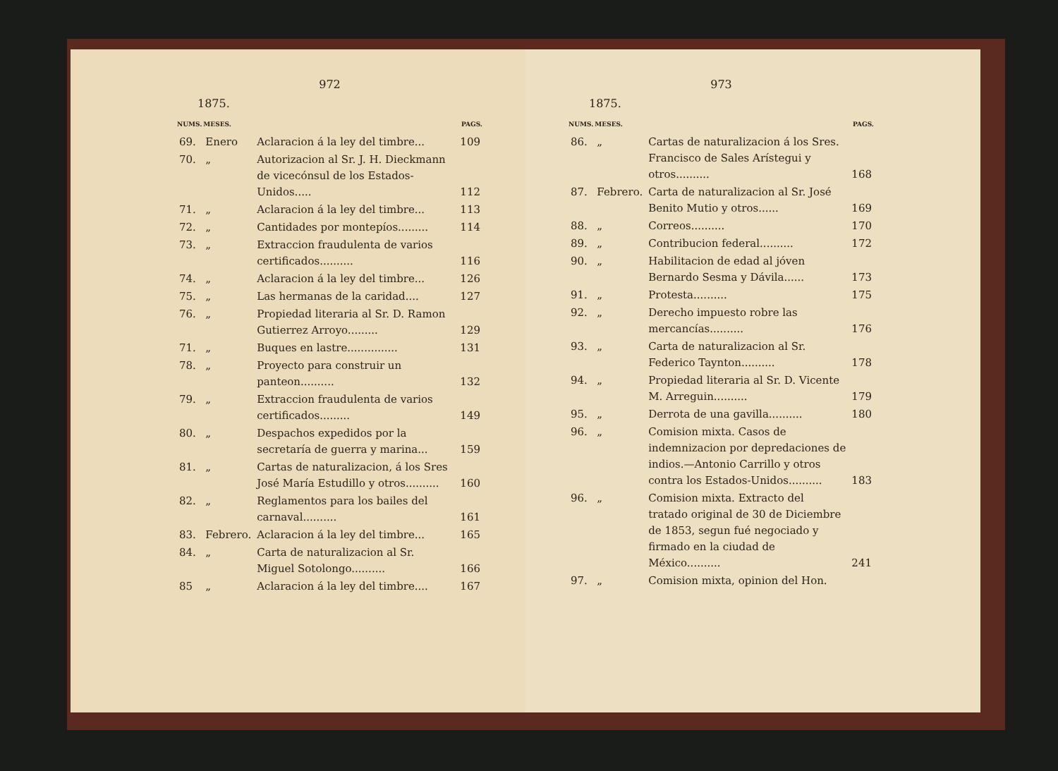972
1875.
| NUMS. | MESES. | | PAGS. |
| --- | --- | --- | --- |
| 69. | Enero | Aclaracion á la ley del timbre... | 109 |
| 70. | „ | Autorizacion al Sr. J. H. Dieckmann de vicecónsul de los Estados-Unidos..... | 112 |
| 71. | „ | Aclaracion á la ley del timbre... | 113 |
| 72. | „ | Cantidades por montepíos......... | 114 |
| 73. | „ | Extraccion fraudulenta de varios certificados.......... | 116 |
| 74. | „ | Aclaracion á la ley del timbre... | 126 |
| 75. | „ | Las hermanas de la caridad.... | 127 |
| 76. | „ | Propiedad literaria al Sr. D. Ramon Gutierrez Arroyo......... | 129 |
| 71. | „ | Buques en lastre............... | 131 |
| 78. | „ | Proyecto para construir un panteon.......... | 132 |
| 79. | „ | Extraccion fraudulenta de varios certificados......... | 149 |
| 80. | „ | Despachos expedidos por la secretaría de guerra y marina... | 159 |
| 81. | „ | Cartas de naturalizacion, á los Sres José María Estudillo y otros.......... | 160 |
| 82. | „ | Reglamentos para los bailes del carnaval.......... | 161 |
| 83. | Febrero. | Aclaracion á la ley del timbre... | 165 |
| 84. | „ | Carta de naturalizacion al Sr. Miguel Sotolongo.......... | 166 |
| 85 | „ | Aclaracion á la ley del timbre.... | 167 |
973
1875.
| NUMS. | MESES. | | PAGS. |
| --- | --- | --- | --- |
| 86. | „ | Cartas de naturalizacion á los Sres. Francisco de Sales Arístegui y otros.......... | 168 |
| 87. | Febrero. | Carta de naturalizacion al Sr. José Benito Mutio y otros...... | 169 |
| 88. | „ | Correos.......... | 170 |
| 89. | „ | Contribucion federal.......... | 172 |
| 90. | „ | Habilitacion de edad al jóven Bernardo Sesma y Dávila...... | 173 |
| 91. | „ | Protesta.......... | 175 |
| 92. | „ | Derecho impuesto robre las mercancías.......... | 176 |
| 93. | „ | Carta de naturalizacion al Sr. Federico Taynton.......... | 178 |
| 94. | „ | Propiedad literaria al Sr. D. Vicente M. Arreguin.......... | 179 |
| 95. | „ | Derrota de una gavilla.......... | 180 |
| 96. | „ | Comision mixta. Casos de indemnizacion por depredaciones de indios.—Antonio Carrillo y otros contra los Estados-Unidos.......... | 183 |
| 96. | „ | Comision mixta. Extracto del tratado original de 30 de Diciembre de 1853, segun fué negociado y firmado en la ciudad de México.......... | 241 |
| 97. | „ | Comision mixta, opinion del Hon. | |